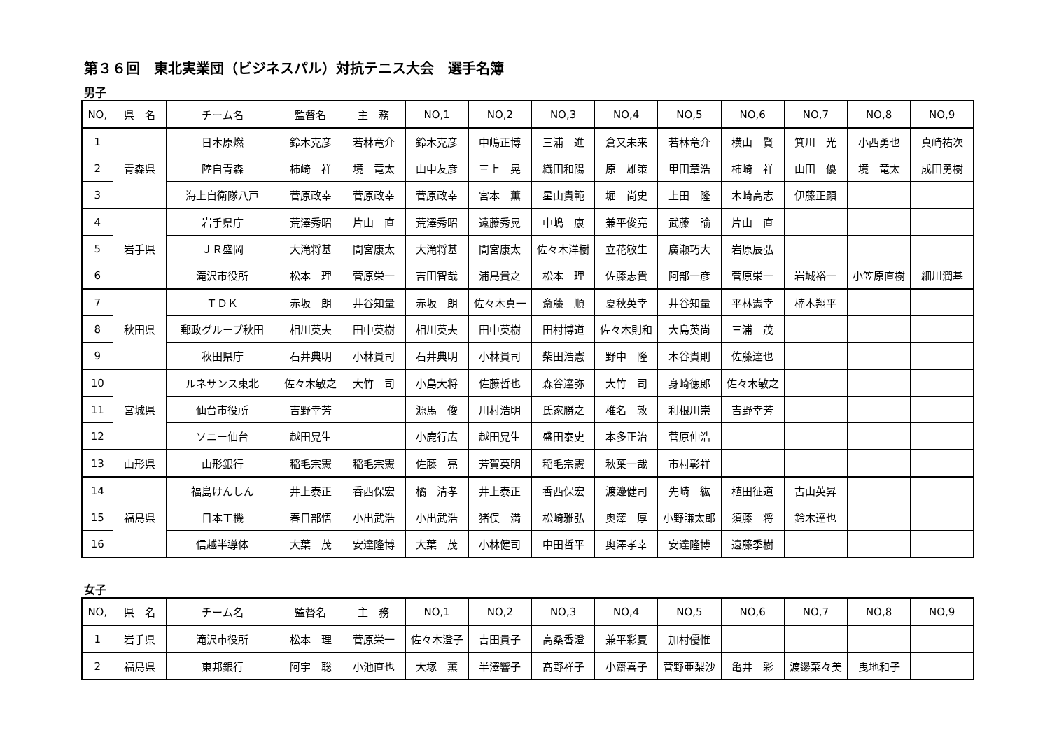第３６回　東北実業団（ビジネスパル）対抗テニス大会　選手名簿
男子
| NO, | 県 名 | チーム名 | 監督名 | 主 務 | NO,1 | NO,2 | NO,3 | NO,4 | NO,5 | NO,6 | NO,7 | NO,8 | NO,9 |
| --- | --- | --- | --- | --- | --- | --- | --- | --- | --- | --- | --- | --- | --- |
| 1 | 青森県 | 日本原燃 | 鈴木克彦 | 若林竜介 | 鈴木克彦 | 中嶋正博 | 三浦 進 | 倉又未来 | 若林竜介 | 横山 賢 | 箕川 光 | 小西勇也 | 真崎祐次 |
| 2 | | 陸自青森 | 柿崎 祥 | 境 竜太 | 山中友彦 | 三上 晃 | 織田和陽 | 原 雄策 | 甲田章浩 | 柿崎 祥 | 山田 優 | 境 竜太 | 成田勇樹 |
| 3 | | 海上自衛隊八戸 | 菅原政幸 | 菅原政幸 | 菅原政幸 | 宮本 薫 | 星山貴範 | 堀 尚史 | 上田 隆 | 木崎高志 | 伊藤正顕 | | |
| 4 | 岩手県 | 岩手県庁 | 荒澤秀昭 | 片山 直 | 荒澤秀昭 | 遠藤秀晃 | 中嶋 康 | 兼平俊亮 | 武藤 諭 | 片山 直 | | | |
| 5 | | ＪＲ盛岡 | 大滝将基 | 間宮康太 | 大滝将基 | 間宮康太 | 佐々木洋樹 | 立花敏生 | 廣瀬巧大 | 岩原辰弘 | | | |
| 6 | | 滝沢市役所 | 松本 理 | 菅原栄一 | 吉田智哉 | 浦島貴之 | 松本 理 | 佐藤志貴 | 阿部一彦 | 菅原栄一 | 岩城裕一 | 小笠原直樹 | 細川潤基 |
| 7 | 秋田県 | ＴＤＫ | 赤坂 朗 | 井谷知量 | 赤坂 朗 | 佐々木真一 | 斎藤 順 | 夏秋英幸 | 井谷知量 | 平林憲幸 | 楠本翔平 | | |
| 8 | | 郵政グループ秋田 | 相川英夫 | 田中英樹 | 相川英夫 | 田中英樹 | 田村博道 | 佐々木則和 | 大島英尚 | 三浦 茂 | | | |
| 9 | | 秋田県庁 | 石井典明 | 小林貴司 | 石井典明 | 小林貴司 | 柴田浩憲 | 野中 隆 | 木谷貴則 | 佐藤達也 | | | |
| 10 | 宮城県 | ルネサンス東北 | 佐々木敏之 | 大竹 司 | 小島大将 | 佐藤哲也 | 森谷達弥 | 大竹 司 | 身崎徳郎 | 佐々木敏之 | | | |
| 11 | | 仙台市役所 | 吉野幸芳 | | 源馬 俊 | 川村浩明 | 氏家勝之 | 椎名 敦 | 利根川崇 | 吉野幸芳 | | | |
| 12 | | ソニー仙台 | 越田晃生 | | 小鹿行広 | 越田晃生 | 盛田泰史 | 本多正治 | 菅原伸浩 | | | | |
| 13 | 山形県 | 山形銀行 | 稲毛宗憲 | 稲毛宗憲 | 佐藤 亮 | 芳賀英明 | 稲毛宗憲 | 秋葉一哉 | 市村彰祥 | | | | |
| 14 | 福島県 | 福島けんしん | 井上泰正 | 香西保宏 | 橘 清孝 | 井上泰正 | 香西保宏 | 渡邊健司 | 先崎 紘 | 植田征道 | 古山英昇 | | |
| 15 | | 日本工機 | 春日部悟 | 小出武浩 | 小出武浩 | 猪俣 満 | 松崎雅弘 | 奥澤 厚 | 小野謙太郎 | 須藤 将 | 鈴木達也 | | |
| 16 | | 信越半導体 | 大葉 茂 | 安達隆博 | 大葉 茂 | 小林健司 | 中田哲平 | 奥澤孝幸 | 安達隆博 | 遠藤季樹 | | | |
女子
| NO, | 県 名 | チーム名 | 監督名 | 主 務 | NO,1 | NO,2 | NO,3 | NO,4 | NO,5 | NO,6 | NO,7 | NO,8 | NO,9 |
| --- | --- | --- | --- | --- | --- | --- | --- | --- | --- | --- | --- | --- | --- |
| 1 | 岩手県 | 滝沢市役所 | 松本 理 | 菅原栄一 | 佐々木澄子 | 吉田貴子 | 高桑香澄 | 兼平彩夏 | 加村優惟 | | | | |
| 2 | 福島県 | 東邦銀行 | 阿宇 聡 | 小池直也 | 大塚 薫 | 半澤響子 | 髙野祥子 | 小齋喜子 | 菅野亜梨沙 | 亀井 彩 | 渡邊菜々美 | 曳地和子 | |